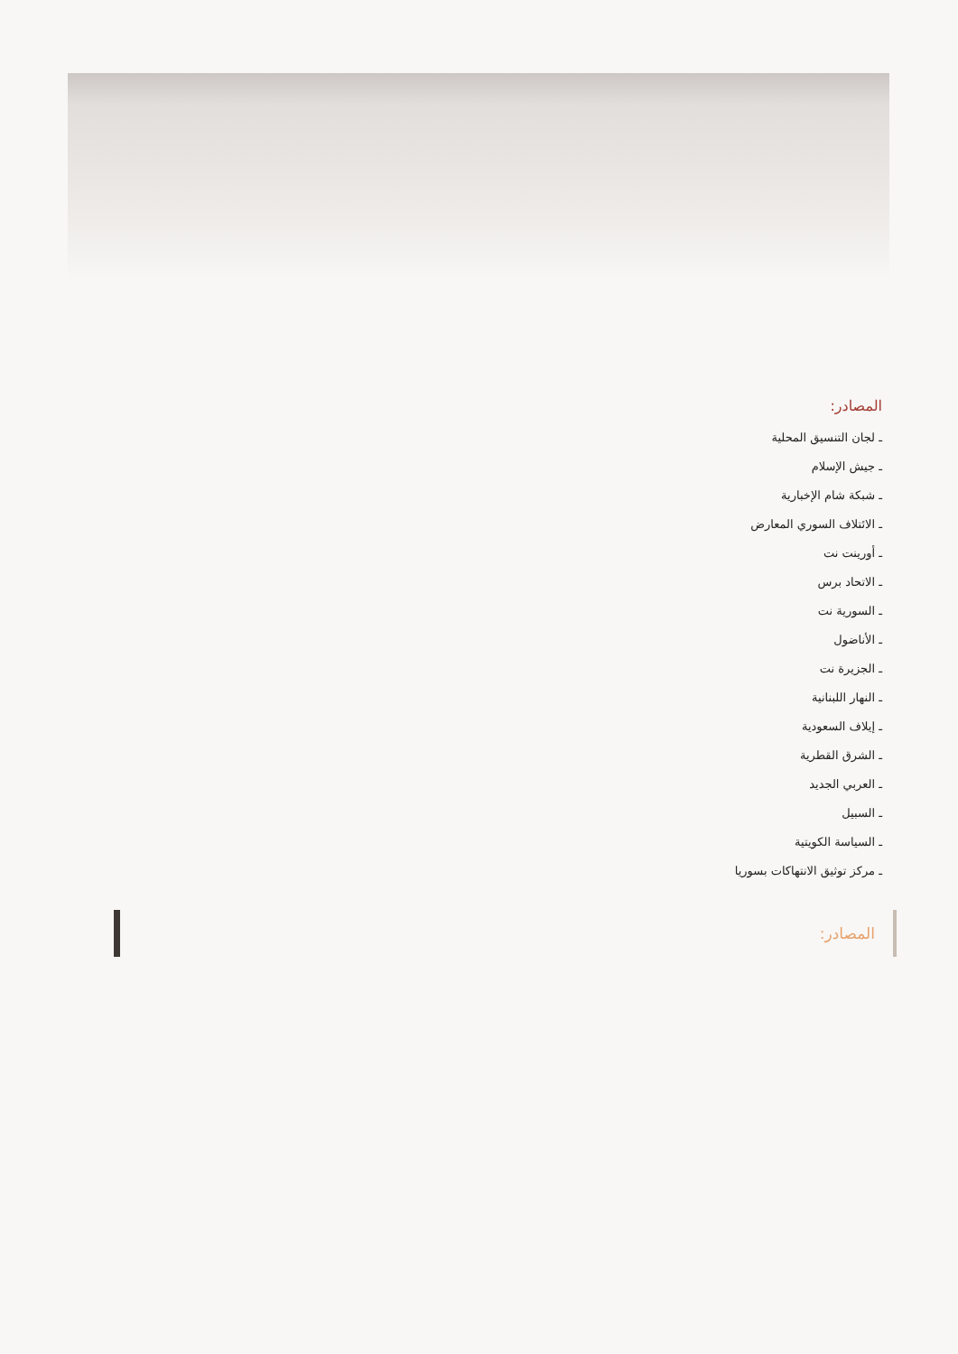المصادر:
ـ لجان التنسيق المحلية
ـ جيش الإسلام
ـ شبكة شام الإخبارية
ـ الائتلاف السوري المعارض
ـ أورينت نت
ـ الاتحاد برس
ـ السورية نت
ـ الأناضول
ـ الجزيرة نت
ـ النهار اللبنانية
ـ إيلاف السعودية
ـ الشرق القطرية
ـ العربي الجديد
ـ السبيل
ـ السياسة الكويتية
ـ مركز توثيق الانتهاكات بسوريا
المصادر: